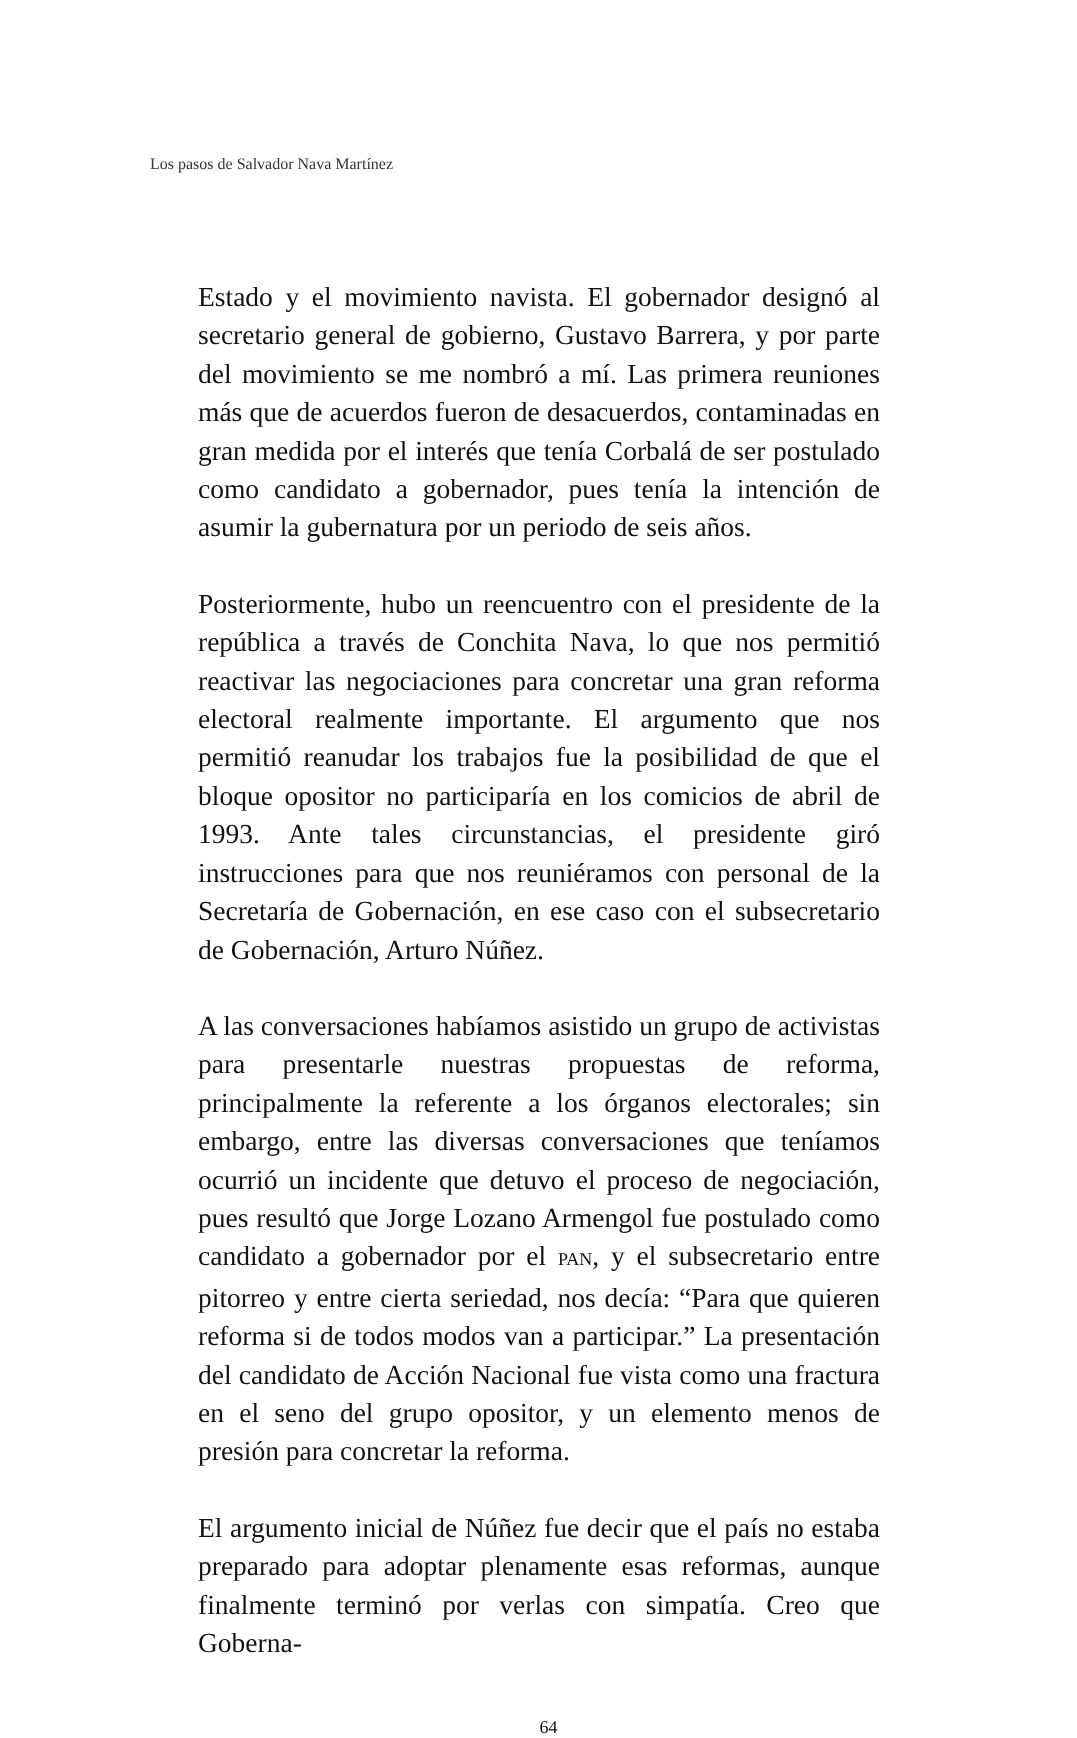Los pasos de Salvador Nava Martínez
Estado y el movimiento navista. El gobernador designó al secretario general de gobierno, Gustavo Barrera, y por parte del movimiento se me nombró a mí. Las primera reuniones más que de acuerdos fueron de desacuerdos, contaminadas en gran medida por el interés que tenía Corbalá de ser postulado como candidato a gobernador, pues tenía la intención de asumir la gubernatura por un periodo de seis años.
Posteriormente, hubo un reencuentro con el presidente de la república a través de Conchita Nava, lo que nos permitió reactivar las negociaciones para concretar una gran reforma electoral realmente importante. El argumento que nos permitió reanudar los trabajos fue la posibilidad de que el bloque opositor no participaría en los comicios de abril de 1993. Ante tales circunstancias, el presidente giró instrucciones para que nos reuniéramos con personal de la Secretaría de Gobernación, en ese caso con el subsecretario de Gobernación, Arturo Núñez.
A las conversaciones habíamos asistido un grupo de activistas para presentarle nuestras propuestas de reforma, principalmente la referente a los órganos electorales; sin embargo, entre las diversas conversaciones que teníamos ocurrió un incidente que detuvo el proceso de negociación, pues resultó que Jorge Lozano Armengol fue postulado como candidato a gobernador por el PAN, y el subsecretario entre pitorreo y entre cierta seriedad, nos decía: “Para que quieren reforma si de todos modos van a participar.” La presentación del candidato de Acción Nacional fue vista como una fractura en el seno del grupo opositor, y un elemento menos de presión para concretar la reforma.
El argumento inicial de Núñez fue decir que el país no estaba preparado para adoptar plenamente esas reformas, aunque finalmente terminó por verlas con simpatía. Creo que Goberna-
64